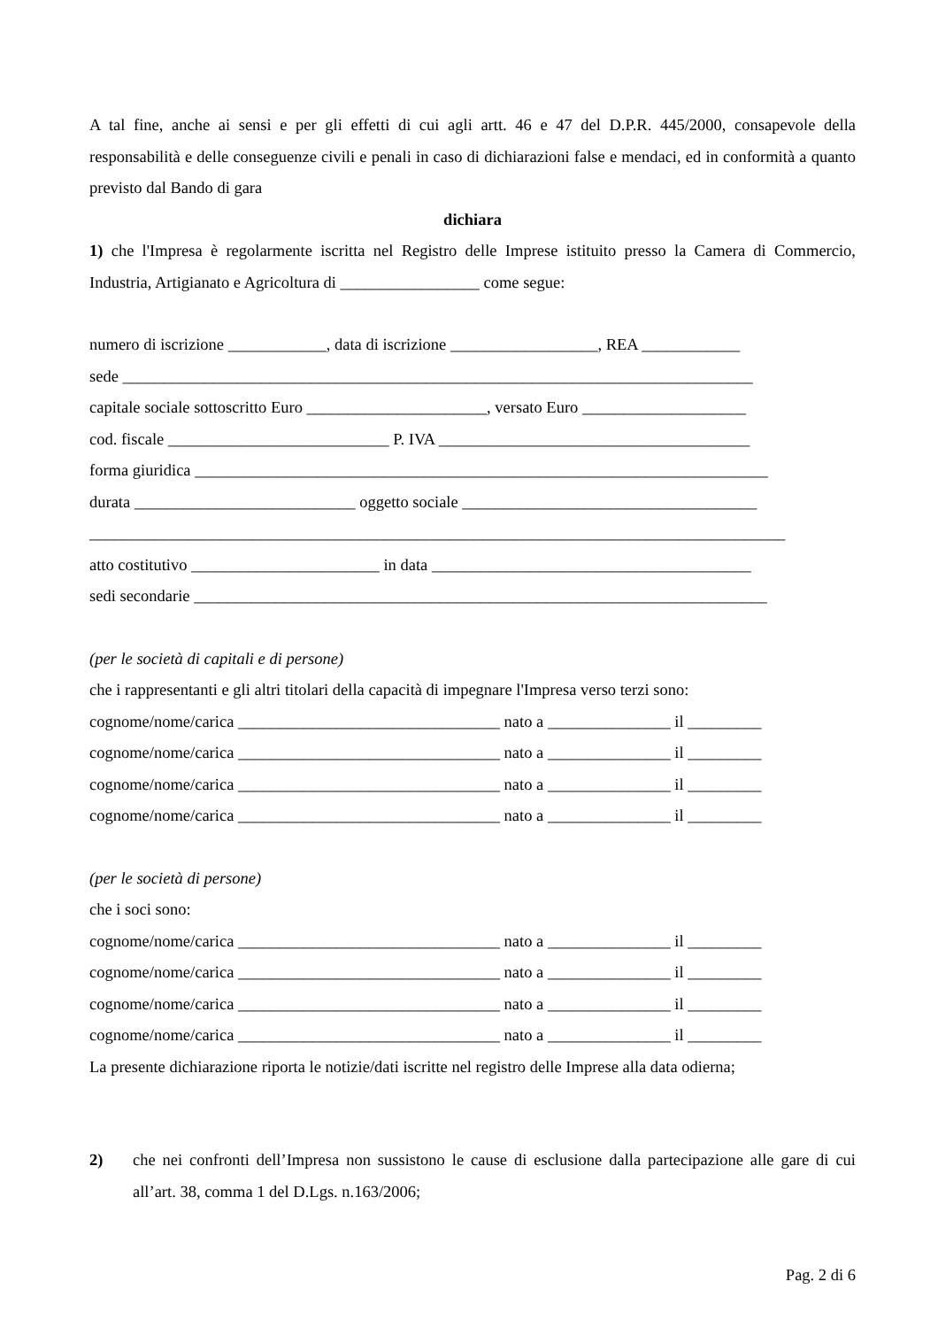A tal fine, anche ai sensi e per gli effetti di cui agli artt. 46 e 47 del D.P.R. 445/2000, consapevole della responsabilità e delle conseguenze civili e penali in caso di dichiarazioni false e mendaci, ed in conformità a quanto previsto dal Bando di gara
dichiara
1) che l'Impresa è regolarmente iscritta nel Registro delle Imprese istituito presso la Camera di Commercio, Industria, Artigianato e Agricoltura di _________________ come segue:
numero di iscrizione ____________, data di iscrizione __________________, REA ____________
sede _____________________________________________________________________________
capitale sociale sottoscritto Euro ______________________, versato Euro ____________________
cod. fiscale ___________________________ P. IVA ______________________________________
forma giuridica ______________________________________________________________________
durata ___________________________ oggetto sociale ____________________________________
_____________________________________________________________________________________
atto costitutivo _______________________ in data _______________________________________
sedi secondarie ______________________________________________________________________
(per le società di capitali e di persone)
che i rappresentanti e gli altri titolari della capacità di impegnare l'Impresa verso terzi sono:
cognome/nome/carica ________________________________ nato a _______________ il _________
cognome/nome/carica ________________________________ nato a _______________ il _________
cognome/nome/carica ________________________________ nato a _______________ il _________
cognome/nome/carica ________________________________ nato a _______________ il _________
(per le società di persone)
che i soci sono:
cognome/nome/carica ________________________________ nato a _______________ il _________
cognome/nome/carica ________________________________ nato a _______________ il _________
cognome/nome/carica ________________________________ nato a _______________ il _________
cognome/nome/carica ________________________________ nato a _______________ il _________
La presente dichiarazione riporta le notizie/dati iscritte nel registro delle Imprese alla data odierna;
2) che nei confronti dell’Impresa non sussistono le cause di esclusione dalla partecipazione alle gare di cui all’art. 38, comma 1 del D.Lgs. n.163/2006;
Pag. 2 di 6